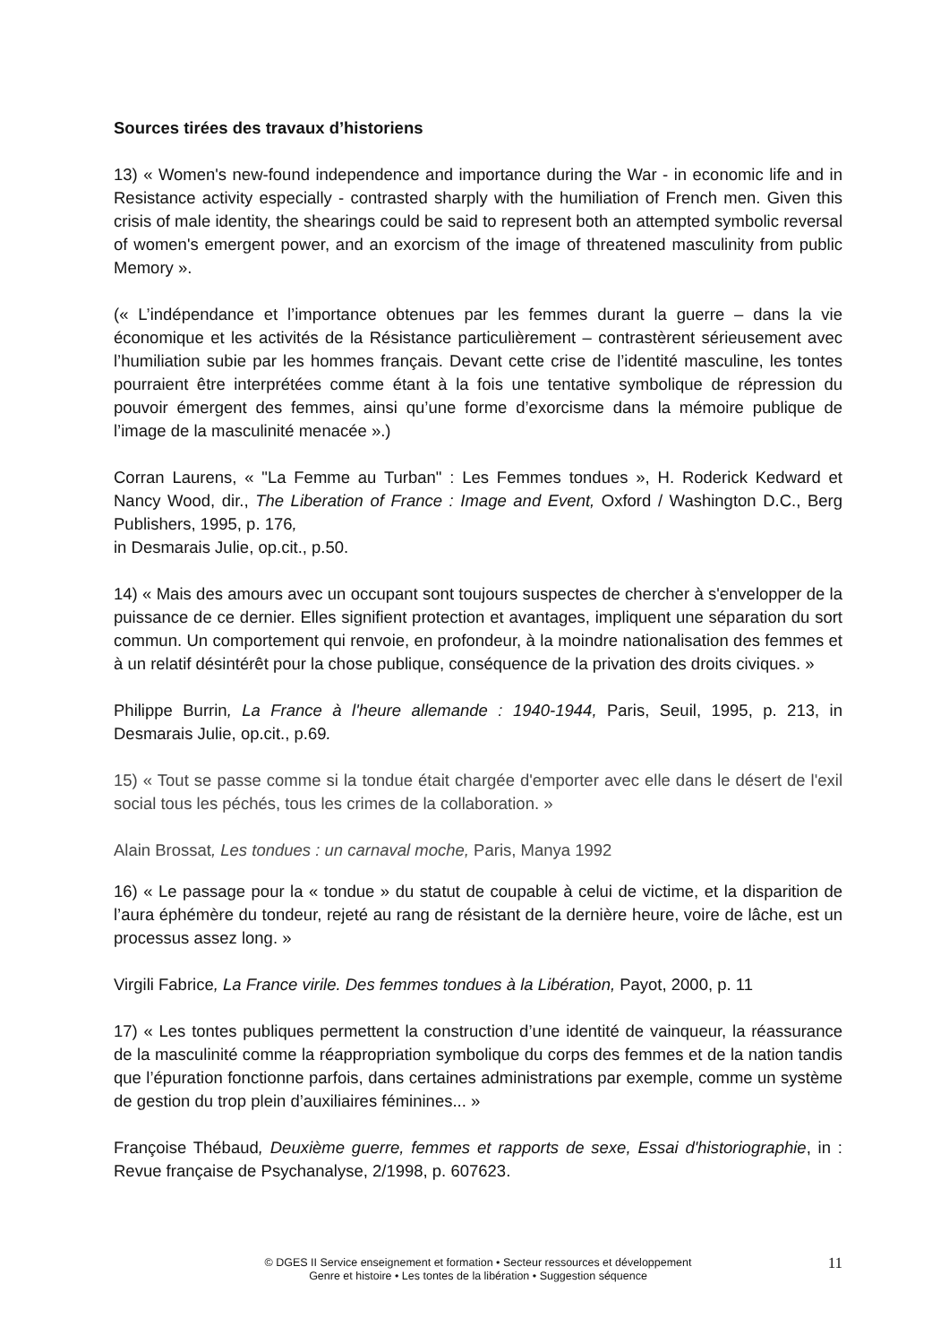Sources tirées des travaux d’historiens
13) « Women's new-found independence and importance during the War - in economic life and in Resistance activity especially - contrasted sharply with the humiliation of French men. Given this crisis of male identity, the shearings could be said to represent both an attempted symbolic reversal of women's emergent power, and an exorcism of the image of threatened masculinity from public Memory ».
(« L’indépendance et l’importance obtenues par les femmes durant la guerre – dans la vie économique et les activités de la Résistance particulièrement – contrastèrent sérieusement avec l’humiliation subie par les hommes français. Devant cette crise de l’identité masculine, les tontes pourraient être interprétées comme étant à la fois une tentative symbolique de répression du pouvoir émergent des femmes, ainsi qu’une forme d’exorcisme dans la mémoire publique de l’image de la masculinité menacée ».)
Corran Laurens, « "La Femme au Turban" : Les Femmes tondues », H. Roderick Kedward et Nancy Wood, dir., The Liberation of France : Image and Event, Oxford / Washington D.C., Berg Publishers, 1995, p. 176,
in Desmarais Julie, op.cit., p.50.
14) « Mais des amours avec un occupant sont toujours suspectes de chercher à s'envelopper de la puissance de ce dernier. Elles signifient protection et avantages, impliquent une séparation du sort commun. Un comportement qui renvoie, en profondeur, à la moindre nationalisation des femmes et à un relatif désintérêt pour la chose publique, conséquence de la privation des droits civiques. »
Philippe Burrin, La France à l'heure allemande : 1940-1944, Paris, Seuil, 1995, p. 213, in Desmarais Julie, op.cit., p.69.
15) « Tout se passe comme si la tondue était chargée d'emporter avec elle dans le désert de l'exil social tous les péchés, tous les crimes de la collaboration. »
Alain Brossat, Les tondues : un carnaval moche, Paris, Manya 1992
16) « Le passage pour la « tondue » du statut de coupable à celui de victime, et la disparition de l’aura éphémère du tondeur, rejeté au rang de résistant de la dernière heure, voire de lâche, est un processus assez long. »
Virgili Fabrice, La France virile. Des femmes tondues à la Libération, Payot, 2000, p. 11
17) « Les tontes publiques permettent la construction d’une identité de vainqueur, la réassurance de la masculinité comme la réappropriation symbolique du corps des femmes et de la nation tandis que l’épuration fonctionne parfois, dans certaines administrations par exemple, comme un système de gestion du trop plein d’auxiliaires féminines... »
Françoise Thébaud, Deuxième guerre, femmes et rapports de sexe, Essai d'historiographie, in : Revue française de Psychanalyse, 2/1998, p. 607623.
© DGES II Service enseignement et formation • Secteur ressources et développement
Genre et histoire • Les tontes de la libération • Suggestion séquence
11